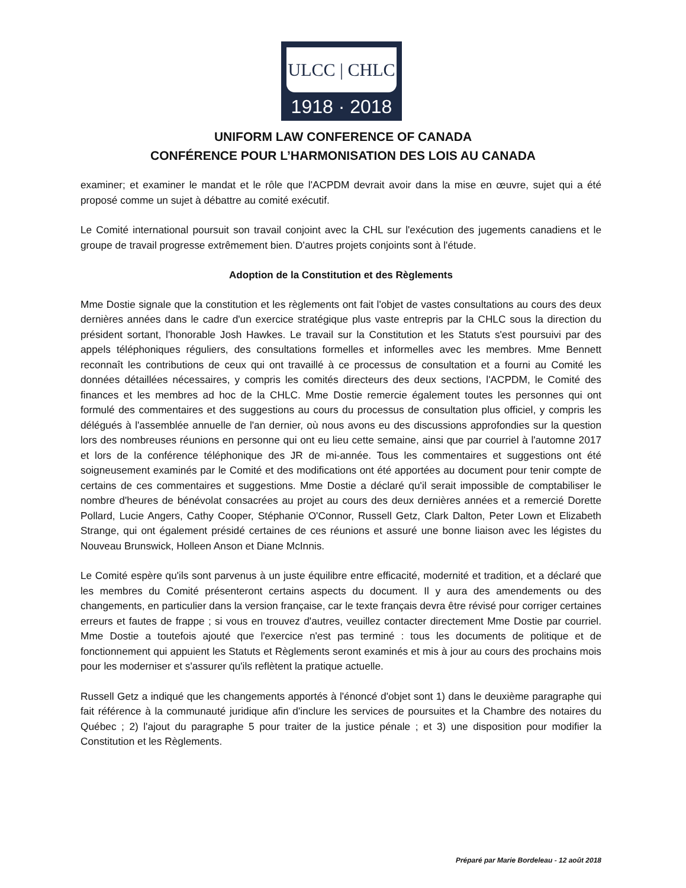ULCC | CHLC
1918 · 2018
UNIFORM LAW CONFERENCE OF CANADA
CONFÉRENCE POUR L’HARMONISATION DES LOIS AU CANADA
examiner; et examiner le mandat et le rôle que l'ACPDM devrait avoir dans la mise en œuvre, sujet qui a été proposé comme un sujet à débattre au comité exécutif.
Le Comité international poursuit son travail conjoint avec la CHL sur l'exécution des jugements canadiens et le groupe de travail progresse extrêmement bien. D'autres projets conjoints sont à l'étude.
Adoption de la Constitution et des Règlements
Mme Dostie signale que la constitution et les règlements ont fait l'objet de vastes consultations au cours des deux dernières années dans le cadre d'un exercice stratégique plus vaste entrepris par la CHLC sous la direction du président sortant, l'honorable Josh Hawkes. Le travail sur la Constitution et les Statuts s'est poursuivi par des appels téléphoniques réguliers, des consultations formelles et informelles avec les membres. Mme Bennett reconnaît les contributions de ceux qui ont travaillé à ce processus de consultation et a fourni au Comité les données détaillées nécessaires, y compris les comités directeurs des deux sections, l'ACPDM, le Comité des finances et les membres ad hoc de la CHLC. Mme Dostie remercie également toutes les personnes qui ont formulé des commentaires et des suggestions au cours du processus de consultation plus officiel, y compris les délégués à l'assemblée annuelle de l'an dernier, où nous avons eu des discussions approfondies sur la question lors des nombreuses réunions en personne qui ont eu lieu cette semaine, ainsi que par courriel à l'automne 2017 et lors de la conférence téléphonique des JR de mi-année. Tous les commentaires et suggestions ont été soigneusement examinés par le Comité et des modifications ont été apportées au document pour tenir compte de certains de ces commentaires et suggestions. Mme Dostie a déclaré qu'il serait impossible de comptabiliser le nombre d'heures de bénévolat consacrées au projet au cours des deux dernières années et a remercié Dorette Pollard, Lucie Angers, Cathy Cooper, Stéphanie O'Connor, Russell Getz, Clark Dalton, Peter Lown et Elizabeth Strange, qui ont également présidé certaines de ces réunions et assuré une bonne liaison avec les légistes du Nouveau Brunswick, Holleen Anson et Diane McInnis.
Le Comité espère qu'ils sont parvenus à un juste équilibre entre efficacité, modernité et tradition, et a déclaré que les membres du Comité présenteront certains aspects du document. Il y aura des amendements ou des changements, en particulier dans la version française, car le texte français devra être révisé pour corriger certaines erreurs et fautes de frappe ; si vous en trouvez d'autres, veuillez contacter directement Mme Dostie par courriel. Mme Dostie a toutefois ajouté que l'exercice n'est pas terminé : tous les documents de politique et de fonctionnement qui appuient les Statuts et Règlements seront examinés et mis à jour au cours des prochains mois pour les moderniser et s'assurer qu'ils reflètent la pratique actuelle.
Russell Getz a indiqué que les changements apportés à l'énoncé d'objet sont 1) dans le deuxième paragraphe qui fait référence à la communauté juridique afin d'inclure les services de poursuites et la Chambre des notaires du Québec ; 2) l'ajout du paragraphe 5 pour traiter de la justice pénale ; et 3) une disposition pour modifier la Constitution et les Règlements.
Préparé par Marie Bordeleau - 12 août 2018